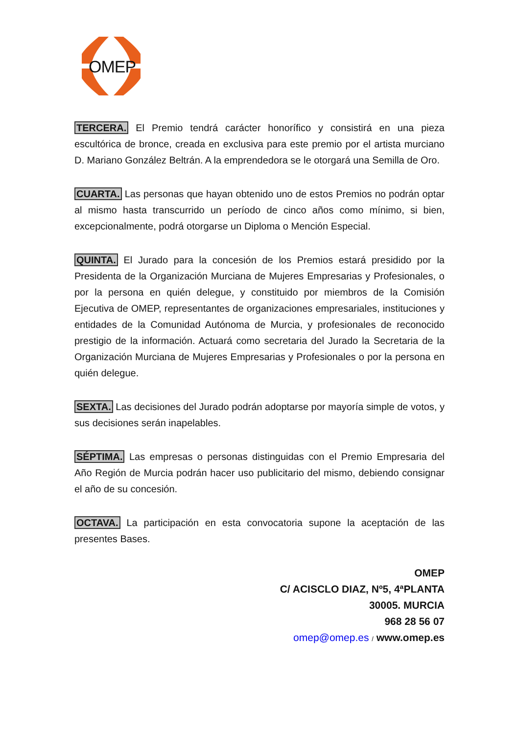OMEP
TERCERA. El Premio tendrá carácter honorífico y consistirá en una pieza escultórica de bronce, creada en exclusiva para este premio por el artista murciano D. Mariano González Beltrán. A la emprendedora se le otorgará una Semilla de Oro.
CUARTA. Las personas que hayan obtenido uno de estos Premios no podrán optar al mismo hasta transcurrido un período de cinco años como mínimo, si bien, excepcionalmente, podrá otorgarse un Diploma o Mención Especial.
QUINTA. El Jurado para la concesión de los Premios estará presidido por la Presidenta de la Organización Murciana de Mujeres Empresarias y Profesionales, o por la persona en quién delegue, y constituido por miembros de la Comisión Ejecutiva de OMEP, representantes de organizaciones empresariales, instituciones y entidades de la Comunidad Autónoma de Murcia, y profesionales de reconocido prestigio de la información. Actuará como secretaria del Jurado la Secretaria de la Organización Murciana de Mujeres Empresarias y Profesionales o por la persona en quién delegue.
SEXTA. Las decisiones del Jurado podrán adoptarse por mayoría simple de votos, y sus decisiones serán inapelables.
SÉPTIMA. Las empresas o personas distinguidas con el Premio Empresaria del Año Región de Murcia podrán hacer uso publicitario del mismo, debiendo consignar el año de su concesión.
OCTAVA. La participación en esta convocatoria supone la aceptación de las presentes Bases.
OMEP
C/ ACISCLO DIAZ, Nº5, 4ªPLANTA
30005. MURCIA
968 28 56 07
omep@omep.es / www.omep.es